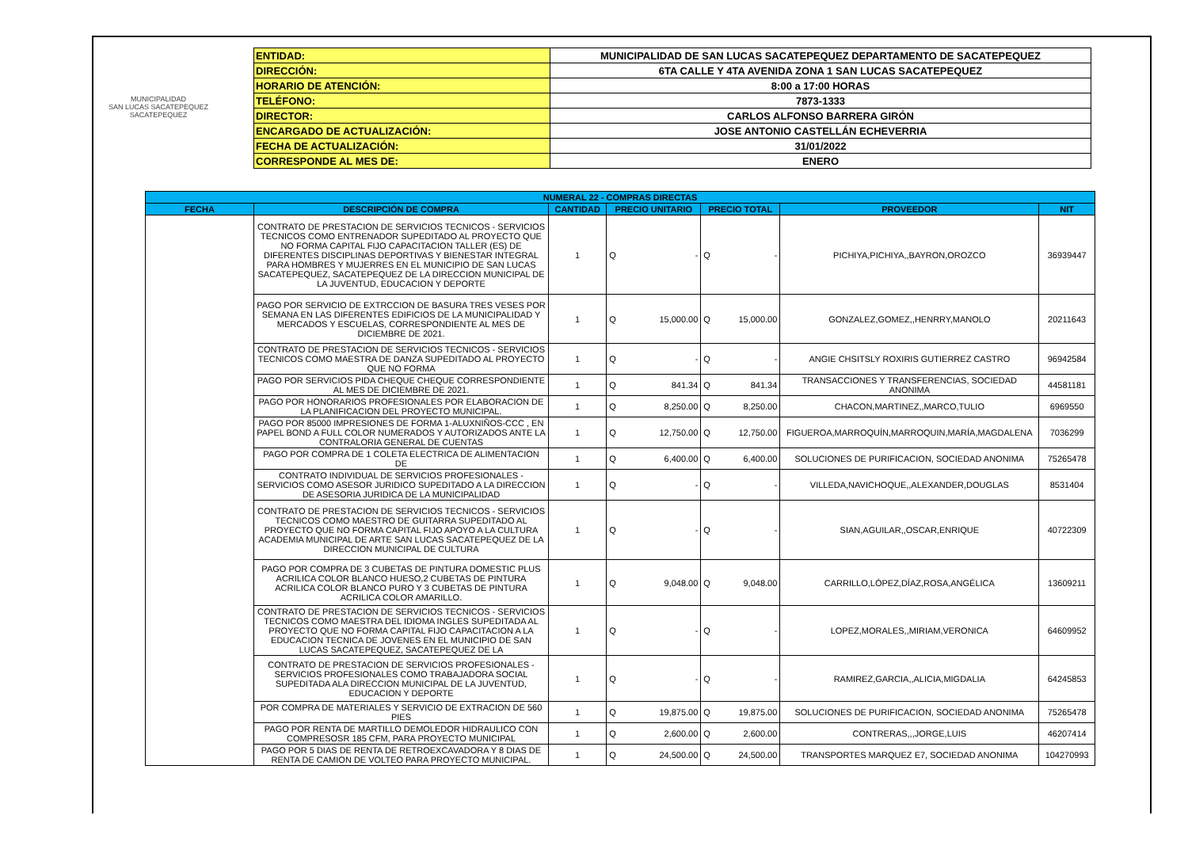MUNICIPALIDAD
SAN LUCAS SACATEPEQUEZ
SACATEPEQUEZ
| ENTIDAD: | MUNICIPALIDAD DE SAN LUCAS SACATEPEQUEZ DEPARTAMENTO DE SACATEPEQUEZ |
| DIRECCIÓN: | 6TA CALLE Y 4TA AVENIDA ZONA 1 SAN LUCAS SACATEPEQUEZ |
| HORARIO DE ATENCIÓN: | 8:00 a 17:00 HORAS |
| TELÉFONO: | 7873-1333 |
| DIRECTOR: | CARLOS ALFONSO BARRERA GIRÓN |
| ENCARGADO DE ACTUALIZACIÓN: | JOSE ANTONIO CASTELLÁN ECHEVERRIA |
| FECHA DE ACTUALIZACIÓN: | 31/01/2022 |
| CORRESPONDE AL MES DE: | ENERO |
| NUMERAL 22 - COMPRAS DIRECTAS | | | | | | | | |
| --- | --- | --- | --- | --- | --- | --- | --- | --- |
| FECHA | DESCRIPCIÓN DE COMPRA | CANTIDAD | PRECIO UNITARIO | | PRECIO TOTAL | | PROVEEDOR | NIT |
| | CONTRATO DE PRESTACION DE SERVICIOS TECNICOS - SERVICIOS TECNICOS COMO ENTRENADOR SUPEDITADO AL PROYECTO QUE NO FORMA CAPITAL FIJO CAPACITACION TALLER (ES) DE DIFERENTES DISCIPLINAS DEPORTIVAS Y BIENESTAR INTEGRAL PARA HOMBRES Y MUJERRES EN EL MUNICIPIO DE SAN LUCAS SACATEPEQUEZ, SACATEPEQUEZ DE LA DIRECCION MUNICIPAL DE LA JUVENTUD, EDUCACION Y DEPORTE | 1 | Q | - | Q | - | PICHIYA,PICHIYA,,BAYRON,OROZCO | 36939447 |
| | PAGO POR SERVICIO DE EXTRCCION DE BASURA TRES VESES POR SEMANA EN LAS DIFERENTES EDIFICIOS DE LA MUNICIPALIDAD Y MERCADOS Y ESCUELAS, CORRESPONDIENTE AL MES DE DICIEMBRE DE 2021. | 1 | Q | 15,000.00 | Q | 15,000.00 | GONZALEZ,GOMEZ,,HENRRY,MANOLO | 20211643 |
| | CONTRATO DE PRESTACION DE SERVICIOS TECNICOS - SERVICIOS TECNICOS COMO MAESTRA DE DANZA SUPEDITADO AL PROYECTO QUE NO FORMA | 1 | Q | - | Q | - | ANGIE CHSITSLY ROXIRIS GUTIERREZ CASTRO | 96942584 |
| | PAGO POR SERVICIOS PIDA CHEQUE CHEQUE CORRESPONDIENTE AL MES DE DICIEMBRE DE 2021. | 1 | Q | 841.34 | Q | 841.34 | TRANSACCIONES Y TRANSFERENCIAS, SOCIEDAD ANONIMA | 44581181 |
| | PAGO POR HONORARIOS PROFESIONALES POR ELABORACION DE LA PLANIFICACION DEL PROYECTO MUNICIPAL. | 1 | Q | 8,250.00 | Q | 8,250.00 | CHACON,MARTINEZ,,MARCO,TULIO | 6969550 |
| | PAGO POR 85000 IMPRESIONES DE FORMA 1-ALUXNIÑOS-CCC , EN PAPEL BOND A FULL COLOR NUMERADOS Y AUTORIZADOS ANTE LA CONTRALORIA GENERAL DE CUENTAS | 1 | Q | 12,750.00 | Q | 12,750.00 | FIGUEROA,MARROQUÍN,MARROQUIN,MARÍA,MAGDALENA | 7036299 |
| | PAGO POR COMPRA DE 1 COLETA ELECTRICA DE ALIMENTACION DE | 1 | Q | 6,400.00 | Q | 6,400.00 | SOLUCIONES DE PURIFICACION, SOCIEDAD ANONIMA | 75265478 |
| | CONTRATO INDIVIDUAL DE SERVICIOS PROFESIONALES - SERVICIOS COMO ASESOR JURIDICO SUPEDITADO A LA DIRECCION DE ASESORIA JURIDICA DE LA MUNICIPALIDAD | 1 | Q | - | Q | - | VILLEDA,NAVICHOQUE,,ALEXANDER,DOUGLAS | 8531404 |
| | CONTRATO DE PRESTACION DE SERVICIOS TECNICOS - SERVICIOS TECNICOS COMO MAESTRO DE GUITARRA SUPEDITADO AL PROYECTO QUE NO FORMA CAPITAL FIJO APOYO A LA CULTURA ACADEMIA MUNICIPAL DE ARTE SAN LUCAS SACATEPEQUEZ DE LA DIRECCION MUNICIPAL DE CULTURA | 1 | Q | - | Q | - | SIAN,AGUILAR,,OSCAR,ENRIQUE | 40722309 |
| | PAGO POR COMPRA DE 3 CUBETAS DE PINTURA DOMESTIC PLUS ACRILICA COLOR BLANCO HUESO,2 CUBETAS DE PINTURA ACRILICA COLOR BLANCO PURO Y 3 CUBETAS DE PINTURA ACRILICA COLOR AMARILLO. | 1 | Q | 9,048.00 | Q | 9,048.00 | CARRILLO,LÓPEZ,DÍAZ,ROSA,ANGÉLICA | 13609211 |
| | CONTRATO DE PRESTACION DE SERVICIOS TECNICOS - SERVICIOS TECNICOS COMO MAESTRA DEL IDIOMA INGLES SUPEDITADA AL PROYECTO QUE NO FORMA CAPITAL FIJO CAPACITACION A LA EDUCACION TECNICA DE JOVENES EN EL MUNICIPIO DE SAN LUCAS SACATEPEQUEZ, SACATEPEQUEZ DE LA | 1 | Q | - | Q | - | LOPEZ,MORALES,,MIRIAM,VERONICA | 64609952 |
| | CONTRATO DE PRESTACION DE SERVICIOS PROFESIONALES - SERVICIOS PROFESIONALES COMO TRABAJADORA SOCIAL SUPEDITADA ALA DIRECCION MUNICIPAL DE LA JUVENTUD, EDUCACION Y DEPORTE | 1 | Q | - | Q | - | RAMIREZ,GARCIA,,ALICIA,MIGDALIA | 64245853 |
| | POR COMPRA DE MATERIALES Y SERVICIO DE EXTRACION DE 560 PIES | 1 | Q | 19,875.00 | Q | 19,875.00 | SOLUCIONES DE PURIFICACION, SOCIEDAD ANONIMA | 75265478 |
| | PAGO POR RENTA DE MARTILLO DEMOLEDOR HIDRAULICO CON COMPRESOSR 185 CFM, PARA PROYECTO MUNICIPAL | 1 | Q | 2,600.00 | Q | 2,600.00 | CONTRERAS,,,JORGE,LUIS | 46207414 |
| | PAGO POR 5 DIAS DE RENTA DE RETROEXCAVADORA Y 8 DIAS DE RENTA DE CAMION DE VOLTEO PARA PROYECTO MUNICIPAL. | 1 | Q | 24,500.00 | Q | 24,500.00 | TRANSPORTES MARQUEZ E7, SOCIEDAD ANONIMA | 104270993 |